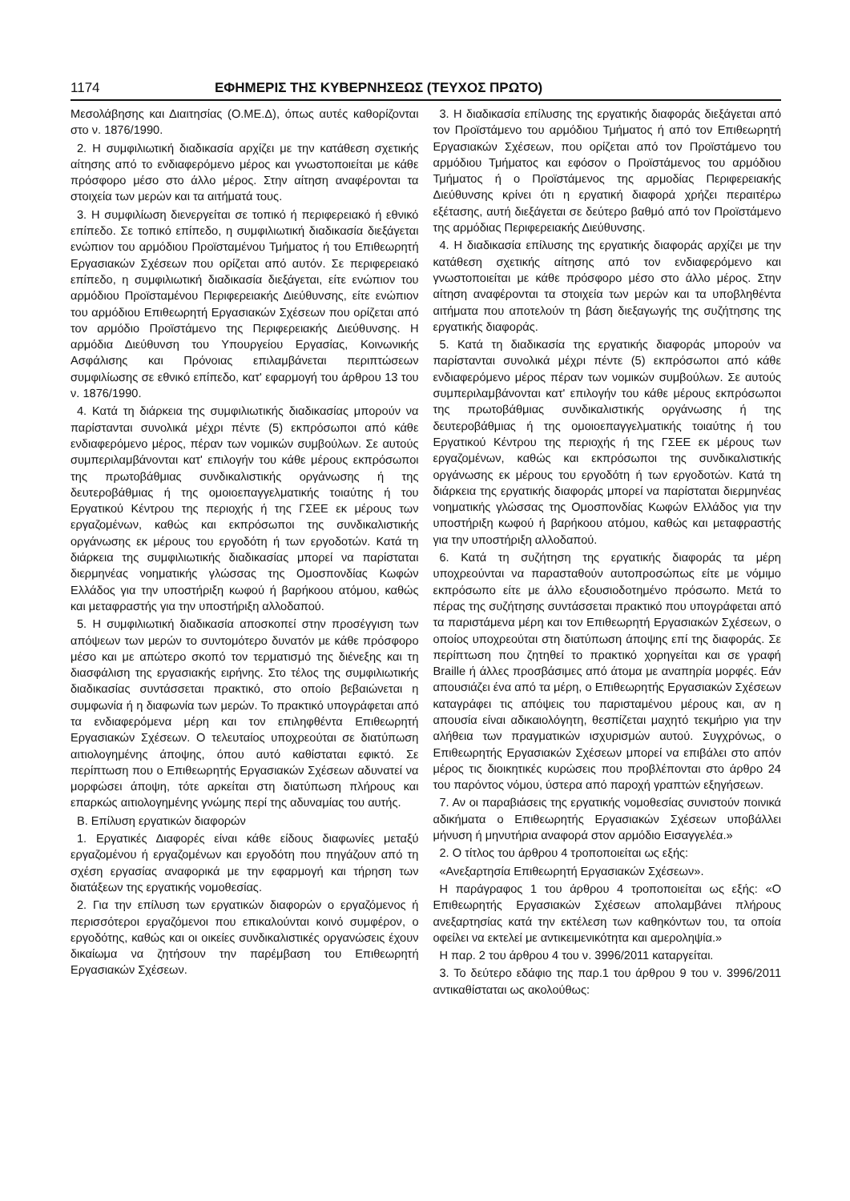1174 ΕΦΗΜΕΡΙΣ ΤΗΣ ΚΥΒΕΡΝΗΣΕΩΣ (ΤΕΥΧΟΣ ΠΡΩΤΟ)
Μεσολάβησης και Διαιτησίας (Ο.ΜΕ.Δ), όπως αυτές καθορίζονται στο ν. 1876/1990.
2. Η συμφιλιωτική διαδικασία αρχίζει με την κατάθεση σχετικής αίτησης από το ενδιαφερόμενο μέρος και γνωστοποιείται με κάθε πρόσφορο μέσο στο άλλο μέρος. Στην αίτηση αναφέρονται τα στοιχεία των μερών και τα αιτήματά τους.
3. Η συμφιλίωση διενεργείται σε τοπικό ή περιφερειακό ή εθνικό επίπεδο. Σε τοπικό επίπεδο, η συμφιλιωτική διαδικασία διεξάγεται ενώπιον του αρμόδιου Προϊσταμένου Τμήματος ή του Επιθεωρητή Εργασιακών Σχέσεων που ορίζεται από αυτόν. Σε περιφερειακό επίπεδο, η συμφιλιωτική διαδικασία διεξάγεται, είτε ενώπιον του αρμόδιου Προϊσταμένου Περιφερειακής Διεύθυνσης, είτε ενώπιον του αρμόδιου Επιθεωρητή Εργασιακών Σχέσεων που ορίζεται από τον αρμόδιο Προϊστάμενο της Περιφερειακής Διεύθυνσης. Η αρμόδια Διεύθυνση του Υπουργείου Εργασίας, Κοινωνικής Ασφάλισης και Πρόνοιας επιλαμβάνεται περιπτώσεων συμφιλίωσης σε εθνικό επίπεδο, κατ' εφαρμογή του άρθρου 13 του ν. 1876/1990.
4. Κατά τη διάρκεια της συμφιλιωτικής διαδικασίας μπορούν να παρίστανται συνολικά μέχρι πέντε (5) εκπρόσωποι από κάθε ενδιαφερόμενο μέρος, πέραν των νομικών συμβούλων. Σε αυτούς συμπεριλαμβάνονται κατ' επιλογήν του κάθε μέρους εκπρόσωποι της πρωτοβάθμιας συνδικαλιστικής οργάνωσης ή της δευτεροβάθμιας ή της ομοιοεπαγγελματικής τοιαύτης ή του Εργατικού Κέντρου της περιοχής ή της ΓΣΕΕ εκ μέρους των εργαζομένων, καθώς και εκπρόσωποι της συνδικαλιστικής οργάνωσης εκ μέρους του εργοδότη ή των εργοδοτών. Κατά τη διάρκεια της συμφιλιωτικής διαδικασίας μπορεί να παρίσταται διερμηνέας νοηματικής γλώσσας της Ομοσπονδίας Κωφών Ελλάδος για την υποστήριξη κωφού ή βαρήκοου ατόμου, καθώς και μεταφραστής για την υποστήριξη αλλοδαπού.
5. Η συμφιλιωτική διαδικασία αποσκοπεί στην προσέγγιση των απόψεων των μερών το συντομότερο δυνατόν με κάθε πρόσφορο μέσο και με απώτερο σκοπό τον τερματισμό της διένεξης και τη διασφάλιση της εργασιακής ειρήνης. Στο τέλος της συμφιλιωτικής διαδικασίας συντάσσεται πρακτικό, στο οποίο βεβαιώνεται η συμφωνία ή η διαφωνία των μερών. Το πρακτικό υπογράφεται από τα ενδιαφερόμενα μέρη και τον επιληφθέντα Επιθεωρητή Εργασιακών Σχέσεων. Ο τελευταίος υποχρεούται σε διατύπωση αιτιολογημένης άποψης, όπου αυτό καθίσταται εφικτό. Σε περίπτωση που ο Επιθεωρητής Εργασιακών Σχέσεων αδυνατεί να μορφώσει άποψη, τότε αρκείται στη διατύπωση πλήρους και επαρκώς αιτιολογημένης γνώμης περί της αδυναμίας του αυτής.
Β. Επίλυση εργατικών διαφορών
1. Εργατικές Διαφορές είναι κάθε είδους διαφωνίες μεταξύ εργαζομένου ή εργαζομένων και εργοδότη που πηγάζουν από τη σχέση εργασίας αναφορικά με την εφαρμογή και τήρηση των διατάξεων της εργατικής νομοθεσίας.
2. Για την επίλυση των εργατικών διαφορών ο εργαζόμενος ή περισσότεροι εργαζόμενοι που επικαλούνται κοινό συμφέρον, ο εργοδότης, καθώς και οι οικείες συνδικαλιστικές οργανώσεις έχουν δικαίωμα να ζητήσουν την παρέμβαση του Επιθεωρητή Εργασιακών Σχέσεων.
3. Η διαδικασία επίλυσης της εργατικής διαφοράς διεξάγεται από τον Προϊστάμενο του αρμόδιου Τμήματος ή από τον Επιθεωρητή Εργασιακών Σχέσεων, που ορίζεται από τον Προϊστάμενο του αρμόδιου Τμήματος και εφόσον ο Προϊστάμενος του αρμόδιου Τμήματος ή ο Προϊστάμενος της αρμοδίας Περιφερειακής Διεύθυνσης κρίνει ότι η εργατική διαφορά χρήζει περαιτέρω εξέτασης, αυτή διεξάγεται σε δεύτερο βαθμό από τον Προϊστάμενο της αρμόδιας Περιφερειακής Διεύθυνσης.
4. Η διαδικασία επίλυσης της εργατικής διαφοράς αρχίζει με την κατάθεση σχετικής αίτησης από τον ενδιαφερόμενο και γνωστοποιείται με κάθε πρόσφορο μέσο στο άλλο μέρος. Στην αίτηση αναφέρονται τα στοιχεία των μερών και τα υποβληθέντα αιτήματα που αποτελούν τη βάση διεξαγωγής της συζήτησης της εργατικής διαφοράς.
5. Κατά τη διαδικασία της εργατικής διαφοράς μπορούν να παρίστανται συνολικά μέχρι πέντε (5) εκπρόσωποι από κάθε ενδιαφερόμενο μέρος πέραν των νομικών συμβούλων. Σε αυτούς συμπεριλαμβάνονται κατ' επιλογήν του κάθε μέρους εκπρόσωποι της πρωτοβάθμιας συνδικαλιστικής οργάνωσης ή της δευτεροβάθμιας ή της ομοιοεπαγγελματικής τοιαύτης ή του Εργατικού Κέντρου της περιοχής ή της ΓΣΕΕ εκ μέρους των εργαζομένων, καθώς και εκπρόσωποι της συνδικαλιστικής οργάνωσης εκ μέρους του εργοδότη ή των εργοδοτών. Κατά τη διάρκεια της εργατικής διαφοράς μπορεί να παρίσταται διερμηνέας νοηματικής γλώσσας της Ομοσπονδίας Κωφών Ελλάδος για την υποστήριξη κωφού ή βαρήκοου ατόμου, καθώς και μεταφραστής για την υποστήριξη αλλοδαπού.
6. Κατά τη συζήτηση της εργατικής διαφοράς τα μέρη υποχρεούνται να παρασταθούν αυτοπροσώπως είτε με νόμιμο εκπρόσωπο είτε με άλλο εξουσιοδοτημένο πρόσωπο. Μετά το πέρας της συζήτησης συντάσσεται πρακτικό που υπογράφεται από τα παριστάμενα μέρη και τον Επιθεωρητή Εργασιακών Σχέσεων, ο οποίος υποχρεούται στη διατύπωση άποψης επί της διαφοράς. Σε περίπτωση που ζητηθεί το πρακτικό χορηγείται και σε γραφή Braille ή άλλες προσβάσιμες από άτομα με αναπηρία μορφές. Εάν απουσιάζει ένα από τα μέρη, ο Επιθεωρητής Εργασιακών Σχέσεων καταγράφει τις απόψεις του παρισταμένου μέρους και, αν η απουσία είναι αδικαιολόγητη, θεσπίζεται μαχητό τεκμήριο για την αλήθεια των πραγματικών ισχυρισμών αυτού. Συγχρόνως, ο Επιθεωρητής Εργασιακών Σχέσεων μπορεί να επιβάλει στο απόν μέρος τις διοικητικές κυρώσεις που προβλέπονται στο άρθρο 24 του παρόντος νόμου, ύστερα από παροχή γραπτών εξηγήσεων.
7. Αν οι παραβιάσεις της εργατικής νομοθεσίας συνιστούν ποινικά αδικήματα ο Επιθεωρητής Εργασιακών Σχέσεων υποβάλλει μήνυση ή μηνυτήρια αναφορά στον αρμόδιο Εισαγγελέα.»
2. Ο τίτλος του άρθρου 4 τροποποιείται ως εξής:
«Ανεξαρτησία Επιθεωρητή Εργασιακών Σχέσεων».
Η παράγραφος 1 του άρθρου 4 τροποποιείται ως εξής: «Ο Επιθεωρητής Εργασιακών Σχέσεων απολαμβάνει πλήρους ανεξαρτησίας κατά την εκτέλεση των καθηκόντων του, τα οποία οφείλει να εκτελεί με αντικειμενικότητα και αμεροληψία.»
Η παρ. 2 του άρθρου 4 του ν. 3996/2011 καταργείται.
3. Το δεύτερο εδάφιο της παρ.1 του άρθρου 9 του ν. 3996/2011 αντικαθίσταται ως ακολούθως: